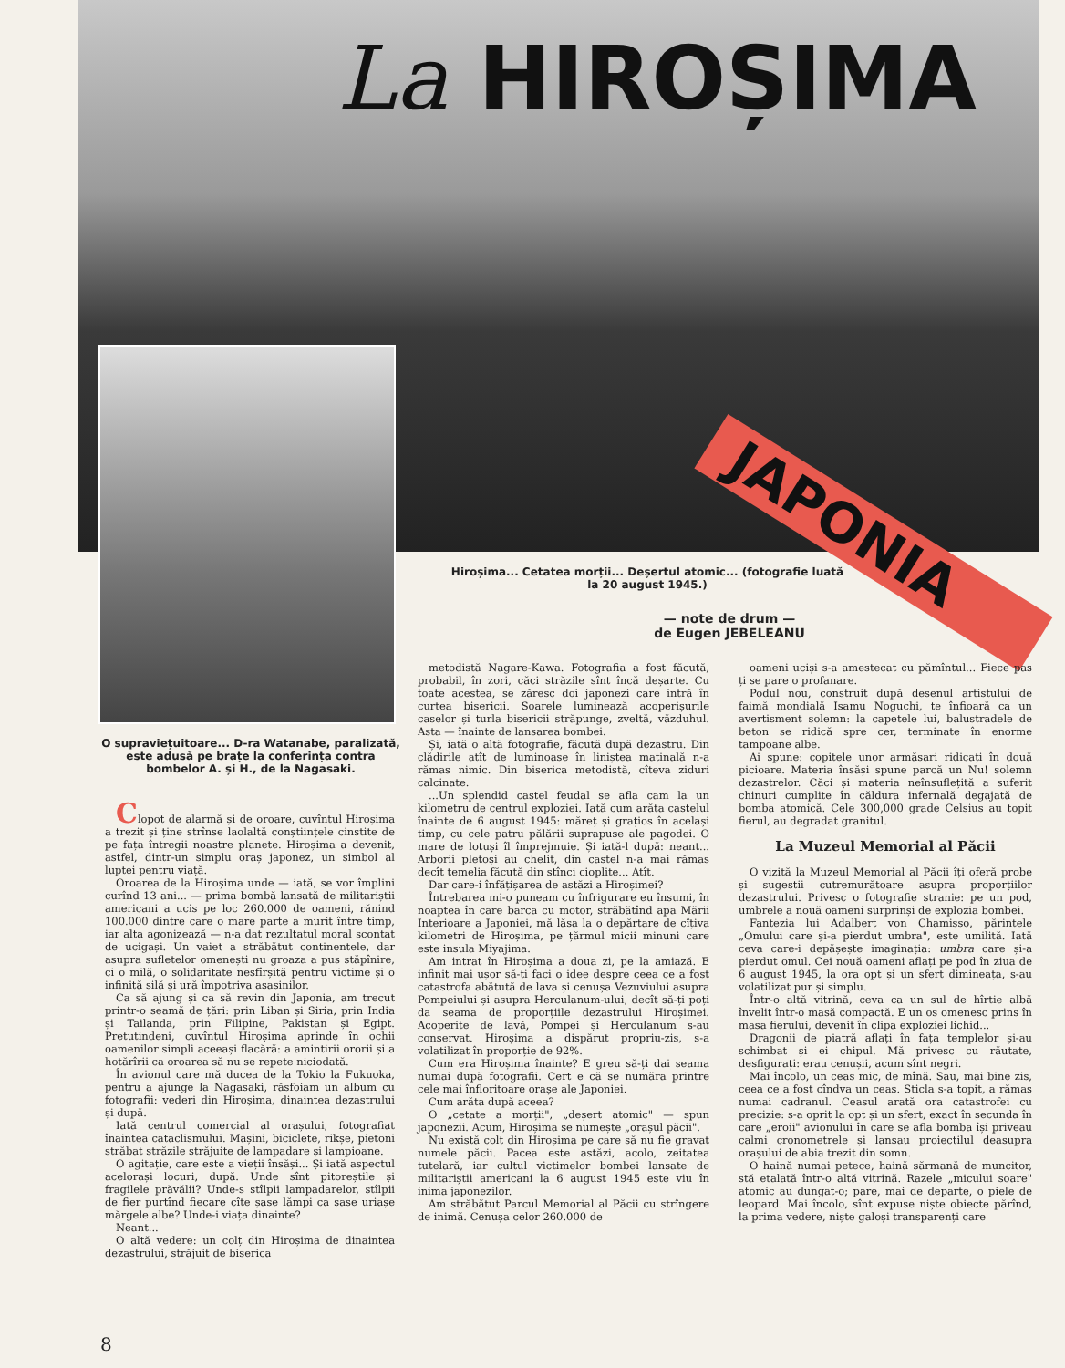La HIROȘIMA
JAPONIA
O supraviețuitoare... D-ra Watanabe, paralizată, este adusă pe brațe la conferința contra bombelor A. și H., de la Nagasaki.
Hiroșima... Cetatea morții... Deșertul atomic... (fotografie luată la 20 august 1945.)
— note de drum —
de Eugen JEBELEANU
Clopot de alarmă și de oroare, cuvîntul Hiroșima a trezit și ține strînse laolaltă conștiințele cinstite de pe fața întregii noastre planete. Hiroșima a devenit, astfel, dintr-un simplu oraș japonez, un simbol al luptei pentru viață.
Oroarea de la Hiroșima unde — iată, se vor împlini curînd 13 ani... — prima bombă lansată de militariștii americani a ucis pe loc 260.000 de oameni, rănind 100.000 dintre care o mare parte a murit între timp, iar alta agonizează — n-a dat rezultatul moral scontat de ucigași. Un vaiet a străbătut continentele, dar asupra sufletelor omenești nu groaza a pus stăpînire, ci o milă, o solidaritate nesfîrșită pentru victime și o infinită silă și ură împotriva asasinilor.
Ca să ajung și ca să revin din Japonia, am trecut printr-o seamă de țări: prin Liban și Siria, prin India și Tailanda, prin Filipine, Pakistan și Egipt. Pretutindeni, cuvîntul Hiroșima aprinde în ochii oamenilor simpli aceeași flacără: a amintirii ororii și a hotărîrii ca oroarea să nu se repete niciodată.
În avionul care mă ducea de la Tokio la Fukuoka, pentru a ajunge la Nagasaki, răsfoiam un album cu fotografii: vederi din Hiroșima, dinaintea dezastrului și după.
Iată centrul comercial al orașului, fotografiat înaintea cataclismului. Mașini, biciclete, rikșe, pietoni străbat străzile străjuite de lampadare și lampioane.
O agitație, care este a vieții însăși... Și iată aspectul acelorași locuri, după. Unde sînt pitoreștile și fragilele prăvălii? Unde-s stîlpii lampadarelor, stîlpii de fier purtînd fiecare cîte șase lămpi ca șase uriașe mărgele albe? Unde-i viața dinainte?
Neant...
O altă vedere: un colț din Hiroșima de dinaintea dezastrului, străjuit de biserica
metodistă Nagare-Kawa. Fotografia a fost făcută, probabil, în zori, căci străzile sînt încă deșarte. Cu toate acestea, se zăresc doi japonezi care intră în curtea bisericii. Soarele luminează acoperișurile caselor și turla bisericii străpunge, zveltă, văzduhul. Asta — înainte de lansarea bombei.
Și, iată o altă fotografie, făcută după dezastru. Din clădirile atît de luminoase în liniștea matinală n-a rămas nimic. Din biserica metodistă, cîteva ziduri calcinate.
...Un splendid castel feudal se afla cam la un kilometru de centrul exploziei. Iată cum arăta castelul înainte de 6 august 1945: măreț și grațios în același timp, cu cele patru pălării suprapuse ale pagodei. O mare de lotuși îl împrejmuie. Și iată-l după: neant... Arborii pletoși au chelit, din castel n-a mai rămas decît temelia făcută din stînci cioplite... Atît.
Dar care-i înfățișarea de astăzi a Hiroșimei?
Întrebarea mi-o puneam cu înfrigurare eu însumi, în noaptea în care barca cu motor, străbătînd apa Mării Interioare a Japoniei, mă lăsa la o depărtare de cîțiva kilometri de Hiroșima, pe țărmul micii minuni care este insula Miyajima.
Am intrat în Hiroșima a doua zi, pe la amiază. E infinit mai ușor să-ți faci o idee despre ceea ce a fost catastrofa abătută de lava și cenușa Vezuviului asupra Pompeiului și asupra Herculanum-ului, decît să-ți poți da seama de proporțiile dezastrului Hiroșimei. Acoperite de lavă, Pompei și Herculanum s-au conservat. Hiroșima a dispărut propriu-zis, s-a volatilizat în proporție de 92%.
Cum era Hiroșima înainte? E greu să-ți dai seama numai după fotografii. Cert e că se număra printre cele mai înfloritoare orașe ale Japoniei.
Cum arăta după aceea?
O „cetate a morții", „deșert atomic" — spun japonezii. Acum, Hiroșima se numește „orașul păcii".
Nu există colț din Hiroșima pe care să nu fie gravat numele păcii. Pacea este astăzi, acolo, zeitatea tutelară, iar cultul victimelor bombei lansate de militariștii americani la 6 august 1945 este viu în inima japonezilor.
Am străbătut Parcul Memorial al Păcii cu strîngere de inimă. Cenușa celor 260.000 de
oameni uciși s-a amestecat cu pămîntul... Fiece pas ți se pare o profanare.
Podul nou, construit după desenul artistului de faimă mondială Isamu Noguchi, te înfioară ca un avertisment solemn: la capetele lui, balustradele de beton se ridică spre cer, terminate în enorme tampoane albe.
Ai spune: copitele unor armăsari ridicați în două picioare. Materia însăși spune parcă un Nu! solemn dezastrelor. Căci și materia neînsuflețită a suferit chinuri cumplite în căldura infernală degajată de bomba atomică. Cele 300,000 grade Celsius au topit fierul, au degradat granitul.
La Muzeul Memorial al Păcii
O vizită la Muzeul Memorial al Păcii îți oferă probe și sugestii cutremurătoare asupra proporțiilor dezastrului. Privesc o fotografie stranie: pe un pod, umbrele a nouă oameni surprinși de explozia bombei.
Fantezia lui Adalbert von Chamisso, părintele „Omului care și-a pierdut umbra", este umilită. Iată ceva care-i depășește imaginația: umbra care și-a pierdut omul. Cei nouă oameni aflați pe pod în ziua de 6 august 1945, la ora opt și un sfert dimineața, s-au volatilizat pur și simplu.
Într-o altă vitrină, ceva ca un sul de hîrtie albă învelit într-o masă compactă. E un os omenesc prins în masa fierului, devenit în clipa exploziei lichid...
Dragonii de piatră aflați în fața templelor și-au schimbat și ei chipul. Mă privesc cu răutate, desfigurați: erau cenușii, acum sînt negri.
Mai încolo, un ceas mic, de mînă. Sau, mai bine zis, ceea ce a fost cîndva un ceas. Sticla s-a topit, a rămas numai cadranul. Ceasul arată ora catastrofei cu precizie: s-a oprit la opt și un sfert, exact în secunda în care „eroii" avionului în care se afla bomba își priveau calmi cronometrele și lansau proiectilul deasupra orașului de abia trezit din somn.
O haină numai petece, haină sărmană de muncitor, stă etalată într-o altă vitrină. Razele „micului soare" atomic au dungat-o; pare, mai de departe, o piele de leopard. Mai încolo, sînt expuse niște obiecte părînd, la prima vedere, niște galoși transparenți care
8